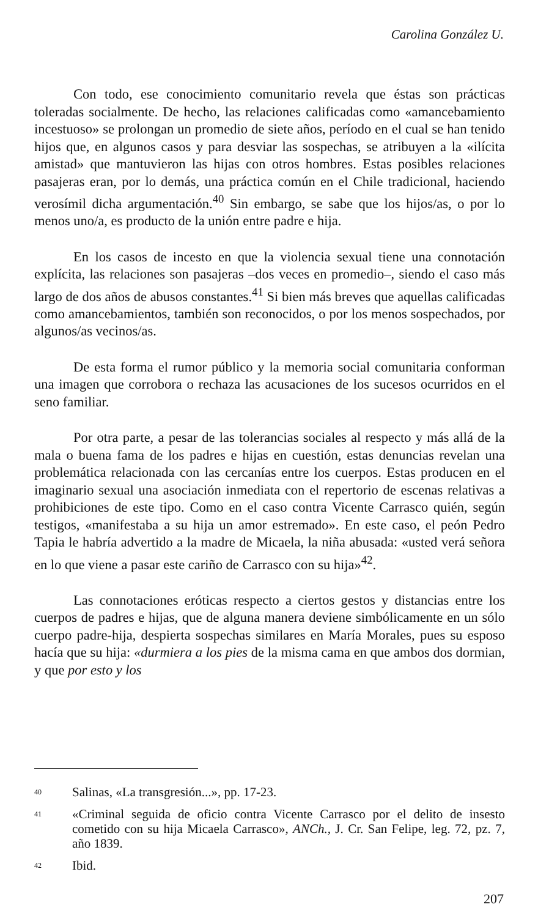Carolina González U.
Con todo, ese conocimiento comunitario revela que éstas son prácticas toleradas socialmente. De hecho, las relaciones calificadas como «amancebamiento incestuoso» se prolongan un promedio de siete años, período en el cual se han tenido hijos que, en algunos casos y para desviar las sospechas, se atribuyen a la «ilícita amistad» que mantuvieron las hijas con otros hombres. Estas posibles relaciones pasajeras eran, por lo demás, una práctica común en el Chile tradicional, haciendo verosímil dicha argumentación.<sup>40</sup> Sin embargo, se sabe que los hijos/as, o por lo menos uno/a, es producto de la unión entre padre e hija.
En los casos de incesto en que la violencia sexual tiene una connotación explícita, las relaciones son pasajeras –dos veces en promedio–, siendo el caso más largo de dos años de abusos constantes.<sup>41</sup> Si bien más breves que aquellas calificadas como amancebamientos, también son reconocidos, o por los menos sospechados, por algunos/as vecinos/as.
De esta forma el rumor público y la memoria social comunitaria conforman una imagen que corrobora o rechaza las acusaciones de los sucesos ocurridos en el seno familiar.
Por otra parte, a pesar de las tolerancias sociales al respecto y más allá de la mala o buena fama de los padres e hijas en cuestión, estas denuncias revelan una problemática relacionada con las cercanías entre los cuerpos. Estas producen en el imaginario sexual una asociación inmediata con el repertorio de escenas relativas a prohibiciones de este tipo. Como en el caso contra Vicente Carrasco quién, según testigos, «manifestaba a su hija un amor estremado». En este caso, el peón Pedro Tapia le habría advertido a la madre de Micaela, la niña abusada: «usted verá señora en lo que viene a pasar este cariño de Carrasco con su hija»<sup>42</sup>.
Las connotaciones eróticas respecto a ciertos gestos y distancias entre los cuerpos de padres e hijas, que de alguna manera deviene simbólicamente en un sólo cuerpo padre-hija, despierta sospechas similares en María Morales, pues su esposo hacía que su hija: «durmiera a los pies de la misma cama en que ambos dos dormian, y que por esto y los
40 Salinas, «La transgresión...», pp. 17-23.
41 «Criminal seguida de oficio contra Vicente Carrasco por el delito de insesto cometido con su hija Micaela Carrasco», ANCh., J. Cr. San Felipe, leg. 72, pz. 7, año 1839.
42 Ibid.
207